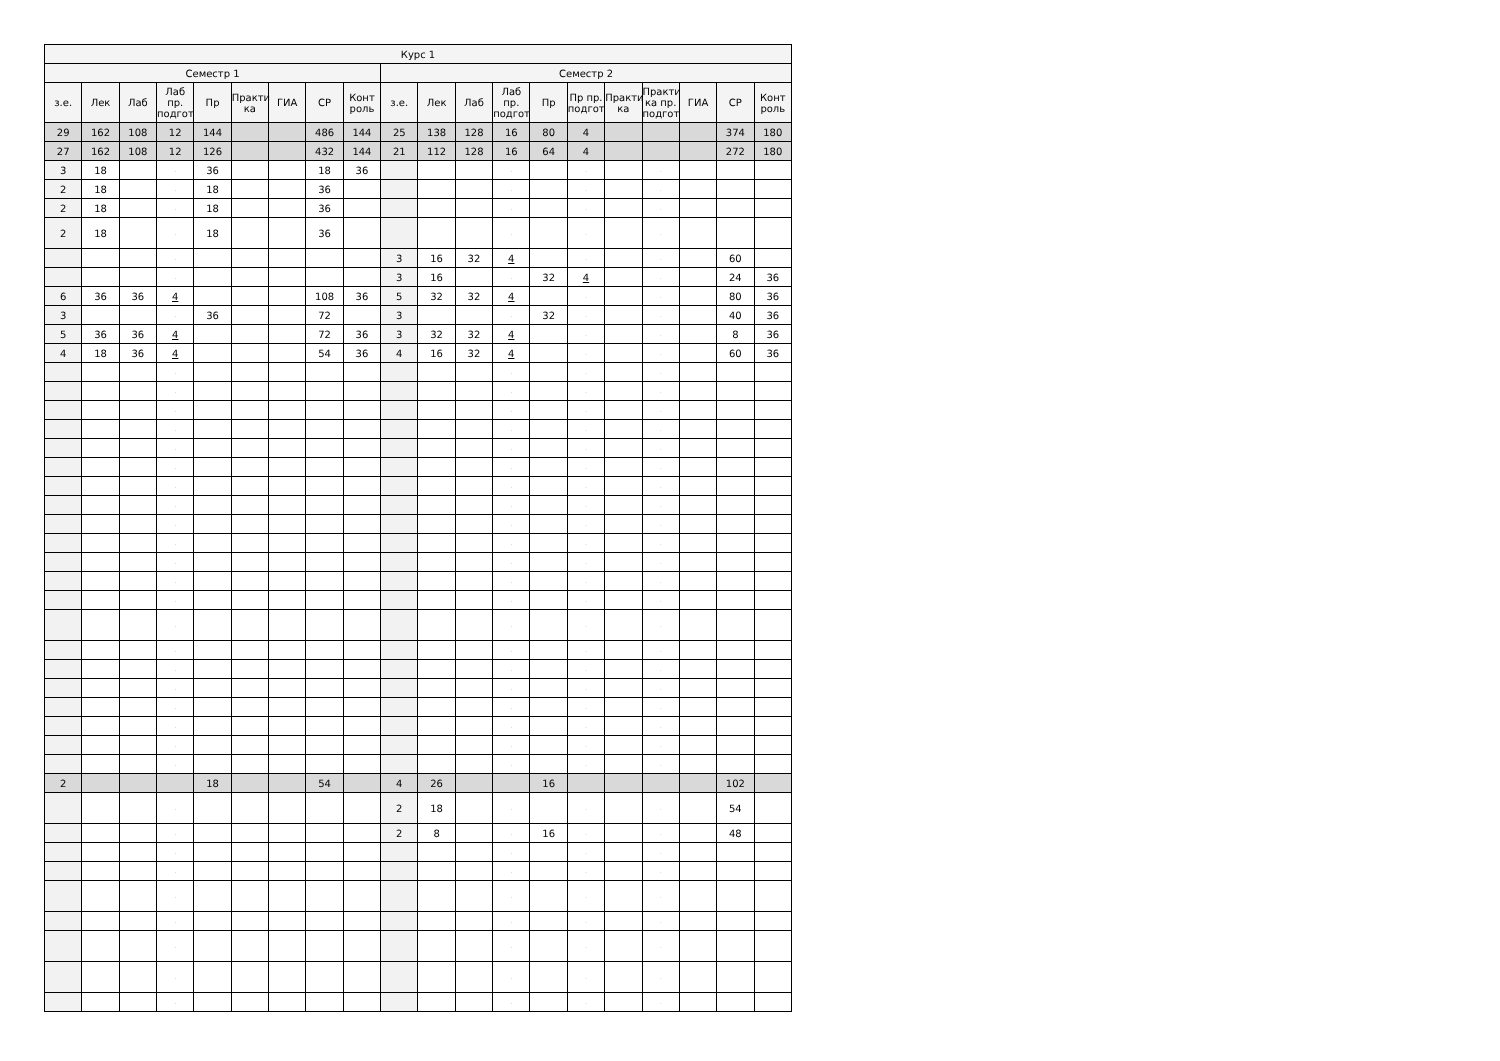| Курс 1 | | | | | | | | | | | | | | | | | | | |
| --- | --- | --- | --- | --- | --- | --- | --- | --- | --- | --- | --- | --- | --- | --- | --- | --- | --- | --- | --- |
| Семестр 1 | | | | | | | | | Семестр 2 | | | | | | | | | | |
| з.е. | Лек | Лаб | Лаб пр. подгот | Пр | Практи ка | ГИА | СР | Конт роль | з.е. | Лек | Лаб | Лаб пр. подгот | Пр | Пр пр. подгот | Практи ка | Практи ка пр. подгот | ГИА | СР | Конт роль |
| 29 | 162 | 108 | 12 | 144 | | | 486 | 144 | 25 | 138 | 128 | 16 | 80 | 4 | | | | 374 | 180 |
| 27 | 162 | 108 | 12 | 126 | | | 432 | 144 | 21 | 112 | 128 | 16 | 64 | 4 | | | | 272 | 180 |
| 3 | 18 | | . | 36 | | | 18 | 36 | | | | . | | . | | . | | | |
| 2 | 18 | | . | 18 | | | 36 | | | | | . | | . | | . | | | |
| 2 | 18 | | . | 18 | | | 36 | | | | | . | | . | | . | | | |
| 2 | 18 | | . | 18 | | | 36 | | | | | . | | . | | . | | | |
| | | | . | | | | | | 3 | 16 | 32 | 4 | | . | | . | | 60 | |
| | | | . | | | | | | 3 | 16 | | . | 32 | 4 | | . | | 24 | 36 |
| 6 | 36 | 36 | 4 | | | | 108 | 36 | 5 | 32 | 32 | 4 | | . | | . | | 80 | 36 |
| 3 | | | . | 36 | | | 72 | | 3 | | | . | 32 | . | | . | | 40 | 36 |
| 5 | 36 | 36 | 4 | | | | 72 | 36 | 3 | 32 | 32 | 4 | | . | | . | | 8 | 36 |
| 4 | 18 | 36 | 4 | | | | 54 | 36 | 4 | 16 | 32 | 4 | | . | | . | | 60 | 36 |
| | | | . | | | | | | | | | . | | . | | . | | | |
| | | | . | | | | | | | | | . | | . | | . | | | |
| | | | . | | | | | | | | | . | | . | | . | | | |
| | | | . | | | | | | | | | . | | . | | . | | | |
| | | | . | | | | | | | | | . | | . | | . | | | |
| | | | . | | | | | | | | | . | | . | | . | | | |
| | | | . | | | | | | | | | . | | . | | . | | | |
| | | | . | | | | | | | | | . | | . | | . | | | |
| | | | . | | | | | | | | | . | | . | | . | | | |
| | | | . | | | | | | | | | . | | . | | . | | | |
| | | | . | | | | | | | | | . | | . | | . | | | |
| | | | . | | | | | | | | | . | | . | | . | | | |
| | | | . | | | | | | | | | . | | . | | . | | | |
| | | | . | | | | | | | | | . | | . | | . | | | |
| | | | . | | | | | | | | | . | | . | | . | | | |
| | | | . | | | | | | | | | . | | . | | . | | | |
| | | | . | | | | | | | | | . | | . | | . | | | |
| | | | . | | | | | | | | | . | | . | | . | | | |
| | | | . | | | | | | | | | . | | . | | . | | | |
| | | | . | | | | | | | | | . | | . | | . | | | |
| | | | . | | | | | | | | | . | | . | | . | | | |
| 2 | | | | 18 | | | 54 | | 4 | 26 | | | 16 | | | | | 102 | |
| | | | . | | | | | | 2 | 18 | | . | | . | | . | | 54 | |
| | | | . | | | | | | 2 | 8 | | . | 16 | . | | . | | 48 | |
| | | | . | | | | | | | | | . | | . | | . | | | |
| | | | . | | | | | | | | | . | | . | | . | | | |
| | | | . | | | | | | | | | . | | . | | . | | | |
| | | | . | | | | | | | | | . | | . | | . | | | |
| | | | . | | | | | | | | | . | | . | | . | | | |
| | | | . | | | | | | | | | . | | . | | . | | | |
| | | | . | | | | | | | | | . | | . | | . | | | |